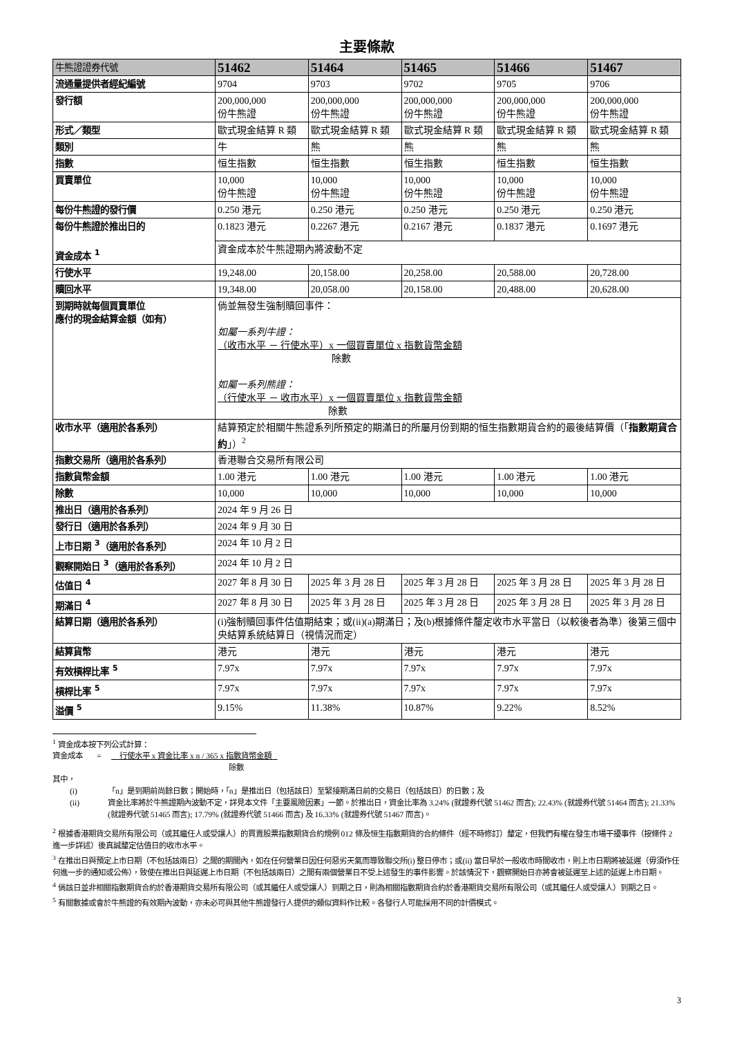主要條款
| 牛熊證證券代號 | 51462 | 51464 | 51465 | 51466 | 51467 |
| 流通量提供者經紀編號 | 9704 | 9703 | 9702 | 9705 | 9706 |
| 發行額 | 200,000,000 份牛熊證 | 200,000,000 份牛熊證 | 200,000,000 份牛熊證 | 200,000,000 份牛熊證 | 200,000,000 份牛熊證 |
| 形式／類型 | 歐式現金結算 R 類 | 歐式現金結算 R 類 | 歐式現金結算 R 類 | 歐式現金結算 R 類 | 歐式現金結算 R 類 |
| 類別 | 牛 | 熊 | 熊 | 熊 | 熊 |
| 指數 | 恒生指數 | 恒生指數 | 恒生指數 | 恒生指數 | 恒生指數 |
| 買賣單位 | 10,000 份牛熊證 | 10,000 份牛熊證 | 10,000 份牛熊證 | 10,000 份牛熊證 | 10,000 份牛熊證 |
| 每份牛熊證的發行價 | 0.250 港元 | 0.250 港元 | 0.250 港元 | 0.250 港元 | 0.250 港元 |
| 每份牛熊證於推出日的 資金成本 <sup>1</sup> | 0.1823 港元 | 0.2267 港元 | 0.2167 港元 | 0.1837 港元 | 0.1697 港元 |
| | 資金成本於牛熊證期內將波動不定 | | | | |
| 行使水平 | 19,248.00 | 20,158.00 | 20,258.00 | 20,588.00 | 20,728.00 |
| 贖回水平 | 19,348.00 | 20,058.00 | 20,158.00 | 20,488.00 | 20,628.00 |
| 到期時就每個買賣單位 應付的現金結算金額（如有） | 倘並無發生強制贖回事件： 如屬一系列牛證： （收市水平 － 行使水平）x 一個買賣單位 x 指數貨幣金額 除數 如屬一系列熊證： （行使水平 － 收市水平）x 一個買賣單位 x 指數貨幣金額 除數 | | | | |
| 收市水平（適用於各系列） | 結算預定於相關牛熊證系列所預定的期滿日的所屬月份到期的恒生指數期貨合約的最後結算價（「 指數期貨合約 」）<sup>2</sup> | | | | |
| 指數交易所（適用於各系列） | 香港聯合交易所有限公司 | | | | |
| 指數貨幣金額 | 1.00 港元 | 1.00 港元 | 1.00 港元 | 1.00 港元 | 1.00 港元 |
| 除數 | 10,000 | 10,000 | 10,000 | 10,000 | 10,000 |
| 推出日（適用於各系列） | 2024 年 9 月 26 日 | | | | |
| 發行日（適用於各系列） | 2024 年 9 月 30 日 | | | | |
| 上市日期 <sup>3</sup>（適用於各系列） | 2024 年 10 月 2 日 | | | | |
| 觀察開始日 <sup>3</sup>（適用於各系列） | 2024 年 10 月 2 日 | | | | |
| 估值日 <sup>4</sup> | 2027 年 8 月 30 日 | 2025 年 3 月 28 日 | 2025 年 3 月 28 日 | 2025 年 3 月 28 日 | 2025 年 3 月 28 日 |
| 期滿日 <sup>4</sup> | 2027 年 8 月 30 日 | 2025 年 3 月 28 日 | 2025 年 3 月 28 日 | 2025 年 3 月 28 日 | 2025 年 3 月 28 日 |
| 結算日期（適用於各系列） | (i)強制贖回事件估值期結束；或(ii)(a)期滿日；及(b)根據條件釐定收市水平當日（以較後者為準）後第三個中央結算系統結算日（視情況而定） | | | | |
| 結算貨幣 | 港元 | 港元 | 港元 | 港元 | 港元 |
| 有效槓桿比率 <sup>5</sup> | 7.97x | 7.97x | 7.97x | 7.97x | 7.97x |
| 槓桿比率 <sup>5</sup> | 7.97x | 7.97x | 7.97x | 7.97x | 7.97x |
| 溢價 <sup>5</sup> | 9.15% | 11.38% | 10.87% | 9.22% | 8.52% |
<sup>1</sup> 資金成本按下列公式計算：
資金成本 = 行使水平 x 資金比率 x n / 365 x 指數貨幣金額
除數
其中，
(i) 「n」是到期前尚餘日數；開始時，「n」是推出日（包括該日）至緊接期滿日前的交易日（包括該日）的日數；及
(ii) 資金比率將於牛熊證期內波動不定，詳見本文件「主要風險因素」一節。於推出日，資金比率為 3.24% (就證券代號 51462 而言); 22.43% (就證券代號 51464 而言); 21.33% (就證券代號 51465 而言); 17.79% (就證券代號 51466 而言) 及 16.33% (就證券代號 51467 而言)。
<sup>2</sup> 根據香港期貨交易所有限公司（或其繼任人或受讓人）的買賣股票指數期貨合約規例 012 條及恒生指數期貨的合約條件（經不時修訂）釐定，但我們有權在發生市場干擾事件（按條件 2 進一步詳述）後真誠釐定估值日的收市水平。
<sup>3</sup> 在推出日與預定上市日期（不包括該兩日）之間的期間內，如在任何營業日因任何惡劣天氣而導致聯交所(i) 整日停市；或(ii) 當日早於一般收市時間收市，則上市日期將被延遲（毋須作任何進一步的通知或公佈），致使在推出日與延遲上市日期（不包括該兩日）之間有兩個營業日不受上述發生的事件影響。於該情況下，觀察開始日亦將會被延遲至上述的延遲上市日期。
<sup>4</sup> 倘該日並非相關指數期貨合約於香港期貨交易所有限公司（或其繼任人或受讓人）到期之日，則為相關指數期貨合約於香港期貨交易所有限公司（或其繼任人或受讓人）到期之日。
<sup>5</sup> 有關數據或會於牛熊證的有效期內波動，亦未必可與其他牛熊證發行人提供的類似資料作比較。各發行人可能採用不同的計價模式。
3